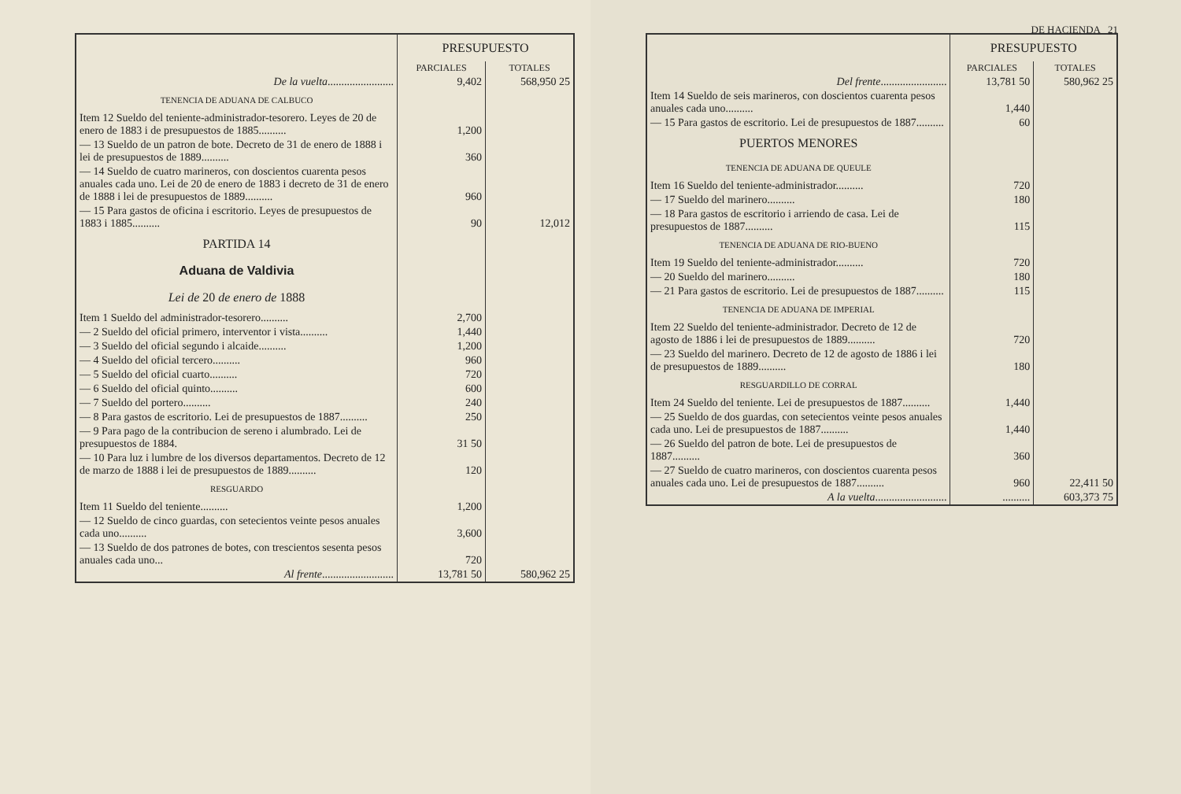| | PRESUPUESTO | |
| --- | --- | --- |
| | PARCIALES | TOTALES |
| De la vuelta ........................ | 9,402 | 568,950 25 |
| TENENCIA DE ADUANA DE CALBUCO | | |
| Item 12 Sueldo del teniente-administrador-tesorero. Leyes de 20 de enero de 1883 i de presupuestos de 1885.......... | 1,200 | |
| — 13 Sueldo de un patron de bote. Decreto de 31 de enero de 1888 i lei de presupuestos de 1889.......... | 360 | |
| — 14 Sueldo de cuatro marineros, con doscientos cuarenta pesos anuales cada uno. Lei de 20 de enero de 1883 i decreto de 31 de enero de 1888 i lei de presupuestos de 1889.......... | 960 | |
| — 15 Para gastos de oficina i escritorio. Leyes de presupuestos de 1883 i 1885.......... | 90 | 12,012 |
| PARTIDA 14 | | |
| Aduana de Valdivia | | |
| Lei de 20 de enero de 1888 | | |
| Item 1 Sueldo del administrador-tesorero.......... | 2,700 | |
| — 2 Sueldo del oficial primero, interventor i vista.......... | 1,440 | |
| — 3 Sueldo del oficial segundo i alcaide.......... | 1,200 | |
| — 4 Sueldo del oficial tercero.......... | 960 | |
| — 5 Sueldo del oficial cuarto.......... | 720 | |
| — 6 Sueldo del oficial quinto.......... | 600 | |
| — 7 Sueldo del portero.......... | 240 | |
| — 8 Para gastos de escritorio. Lei de presupuestos de 1887.......... | 250 | |
| — 9 Para pago de la contribucion de sereno i alumbrado. Lei de presupuestos de 1884. | 31 50 | |
| — 10 Para luz i lumbre de los diversos departamentos. Decreto de 12 de marzo de 1888 i lei de presupuestos de 1889.......... | 120 | |
| RESGUARDO | | |
| Item 11 Sueldo del teniente.......... | 1,200 | |
| — 12 Sueldo de cinco guardas, con setecientos veinte pesos anuales cada uno.......... | 3,600 | |
| — 13 Sueldo de dos patrones de botes, con trescientos sesenta pesos anuales cada uno... | 720 | |
| Al frente .......................... | 13,781 50 | 580,962 25 |
DE HACIENDA 21
| | PRESUPUESTO | |
| --- | --- | --- |
| | PARCIALES | TOTALES |
| Del frente ........................ | 13,781 50 | 580,962 25 |
| Item 14 Sueldo de seis marineros, con doscientos cuarenta pesos anuales cada uno.......... | 1,440 | |
| — 15 Para gastos de escritorio. Lei de presupuestos de 1887.......... | 60 | |
| PUERTOS MENORES | | |
| TENENCIA DE ADUANA DE QUEULE | | |
| Item 16 Sueldo del teniente-administrador.......... | 720 | |
| — 17 Sueldo del marinero.......... | 180 | |
| — 18 Para gastos de escritorio i arriendo de casa. Lei de presupuestos de 1887.......... | 115 | |
| TENENCIA DE ADUANA DE RIO-BUENO | | |
| Item 19 Sueldo del teniente-administrador.......... | 720 | |
| — 20 Sueldo del marinero.......... | 180 | |
| — 21 Para gastos de escritorio. Lei de presupuestos de 1887.......... | 115 | |
| TENENCIA DE ADUANA DE IMPERIAL | | |
| Item 22 Sueldo del teniente-administrador. Decreto de 12 de agosto de 1886 i lei de presupuestos de 1889.......... | 720 | |
| — 23 Sueldo del marinero. Decreto de 12 de agosto de 1886 i lei de presupuestos de 1889.......... | 180 | |
| RESGUARDILLO DE CORRAL | | |
| Item 24 Sueldo del teniente. Lei de presupuestos de 1887.......... | 1,440 | |
| — 25 Sueldo de dos guardas, con setecientos veinte pesos anuales cada uno. Lei de presupuestos de 1887.......... | 1,440 | |
| — 26 Sueldo del patron de bote. Lei de presupuestos de 1887.......... | 360 | |
| — 27 Sueldo de cuatro marineros, con doscientos cuarenta pesos anuales cada uno. Lei de presupuestos de 1887.......... | 960 | 22,411 50 |
| A la vuelta .......................... | .......... | 603,373 75 |